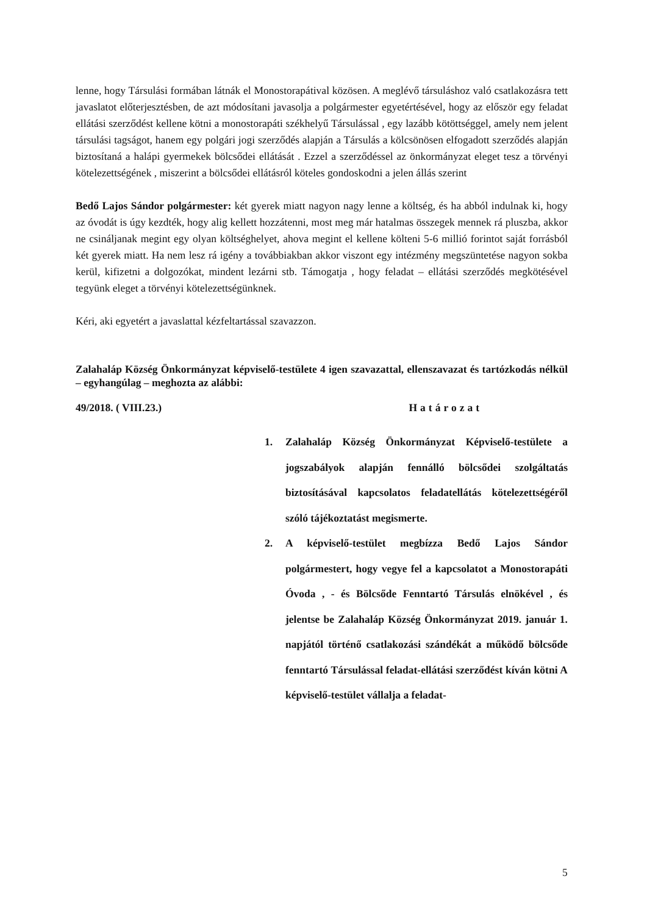lenne, hogy Társulási formában látnák el Monostorapátival közösen. A meglévő társuláshoz való csatlakozásra tett javaslatot előterjesztésben, de azt módosítani javasolja a polgármester egyetértésével, hogy az először egy feladat ellátási szerződést kellene kötni a monostorapáti székhelyű Társulással , egy lazább kötöttséggel, amely nem jelent társulási tagságot, hanem egy polgári jogi szerződés alapján a Társulás a kölcsönösen elfogadott szerződés alapján biztosítaná a halápi gyermekek bölcsődei ellátását . Ezzel a szerződéssel az önkormányzat eleget tesz a törvényi kötelezettségének , miszerint a bölcsődei ellátásról köteles gondoskodni a jelen állás szerint
Bedő Lajos Sándor polgármester: két gyerek miatt nagyon nagy lenne a költség, és ha abból indulnak ki, hogy az óvodát is úgy kezdték, hogy alig kellett hozzátenni, most meg már hatalmas összegek mennek rá pluszba, akkor ne csináljanak megint egy olyan költséghelyet, ahova megint el kellene költeni 5-6 millió forintot saját forrásból két gyerek miatt. Ha nem lesz rá igény a továbbiakban akkor viszont egy intézmény megszüntetése nagyon sokba kerül, kifizetni a dolgozókat, mindent lezárni stb. Támogatja , hogy feladat – ellátási szerződés megkötésével tegyünk eleget a törvényi kötelezettségünknek.
Kéri, aki egyetért a javaslattal kézfeltartással szavazzon.
Zalahaláp Község Önkormányzat képviselő-testülete 4 igen szavazattal, ellenszavazat és tartózkodás nélkül – egyhangúlag – meghozta az alábbi:
49/2018. ( VIII.23.) Határozat
1. Zalahaláp Község Önkormányzat Képviselő-testülete a jogszabályok alapján fennálló bölcsődei szolgáltatás biztosításával kapcsolatos feladatellátás kötelezettségéről szóló tájékoztatást megismerte.
2. A képviselő-testület megbízza Bedő Lajos Sándor polgármestert, hogy vegye fel a kapcsolatot a Monostorapáti Óvoda , - és Bölcsőde Fenntartó Társulás elnökével , és jelentse be Zalahaláp Község Önkormányzat 2019. január 1. napjától történő csatlakozási szándékát a működő bölcsőde fenntartó Társulással feladat-ellátási szerződést kíván kötni A képviselő-testület vállalja a feladat-
5